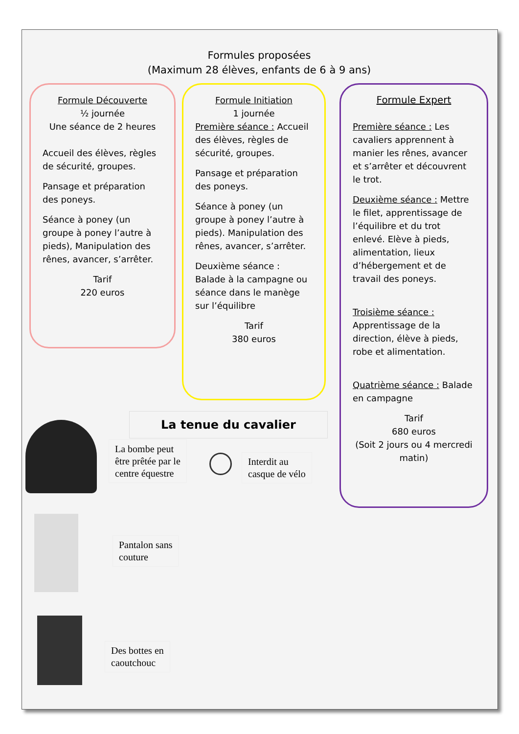Formules proposées
(Maximum 28 élèves, enfants de 6 à 9 ans)
Formule Découverte
½ journée
Une séance de 2 heures
Accueil des élèves, règles de sécurité, groupes.
Pansage et préparation des poneys.
Séance à poney (un groupe à poney l’autre à pieds), Manipulation des rênes, avancer, s’arrêter.
Tarif
220 euros
Formule Initiation
1 journée
Première séance : Accueil des élèves, règles de sécurité, groupes.
Pansage et préparation des poneys.
Séance à poney (un groupe à poney l’autre à pieds). Manipulation des rênes, avancer, s’arrêter.
Deuxième séance : Balade à la campagne ou séance dans le manège sur l’équilibre
Tarif
380 euros
Formule Expert
Première séance : Les cavaliers apprennent à manier les rênes, avancer et s’arrêter et découvrent le trot.
Deuxième séance : Mettre le filet, apprentissage de l’équilibre et du trot enlevé. Elève à pieds, alimentation, lieux d’hébergement et de travail des poneys.
Troisième séance : Apprentissage de la direction, élève à pieds, robe et alimentation.
Quatrième séance : Balade en campagne
Tarif
680 euros
(Soit 2 jours ou 4 mercredi matin)
La tenue du cavalier
La bombe peut
être prêtée par le
centre équestre
Interdit au
casque de vélo
Pantalon sans
couture
Des bottes en
caoutchouc